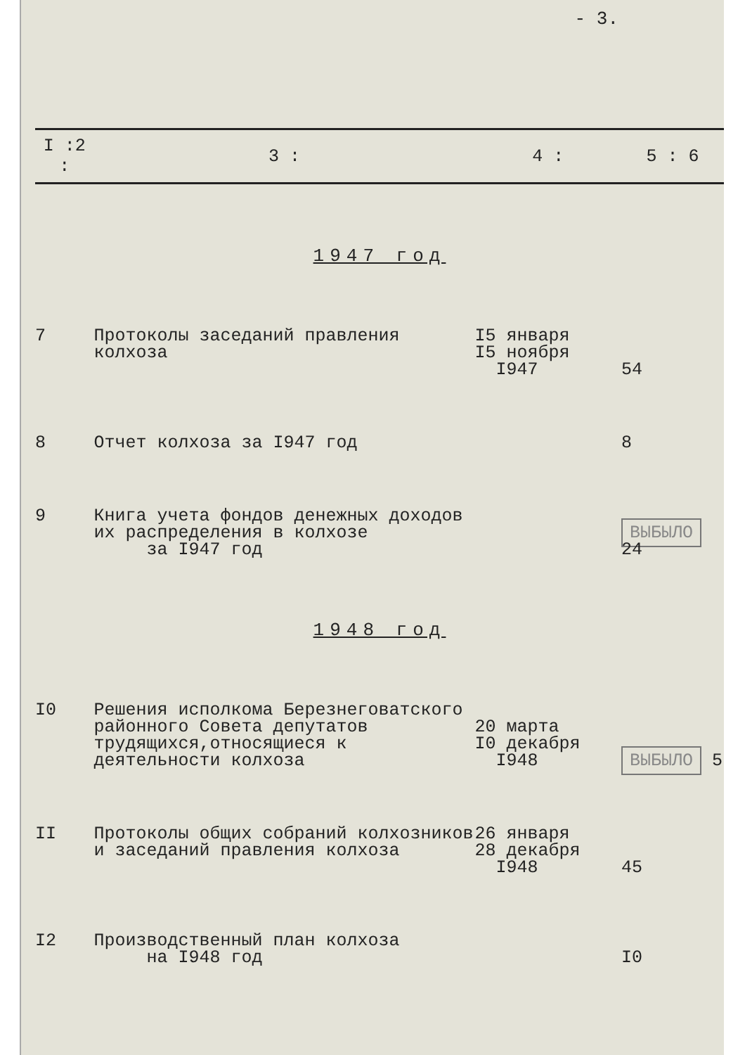- 3.
| I :2 : | 3 : | 4 : | 5 : 6 |
| --- | --- | --- | --- |
| 1947 год | | | |
| 7 | Протоколы заседаний правления колхоза | I5 января I5 ноября I947 | 54 |
| 8 | Отчет колхоза за I947 год | | 8 |
| 9 | Книга учета фондов денежных доходов их распределения в колхозе за I947 год | | ВЫБЫЛО 24 |
| 1948 год | | | |
| I0 | Решения исполкома Березнеговатского районного Совета депутатов трудящихся,относящиеся к деятельности колхоза | 20 марта I0 декабря I948 | ВЫБЫЛО 5 |
| II | Протоколы общих собраний колхозников и заседаний правления колхоза | 26 января 28 декабря I948 | 45 |
| I2 | Производственный план колхоза на I948 год | | I0 |